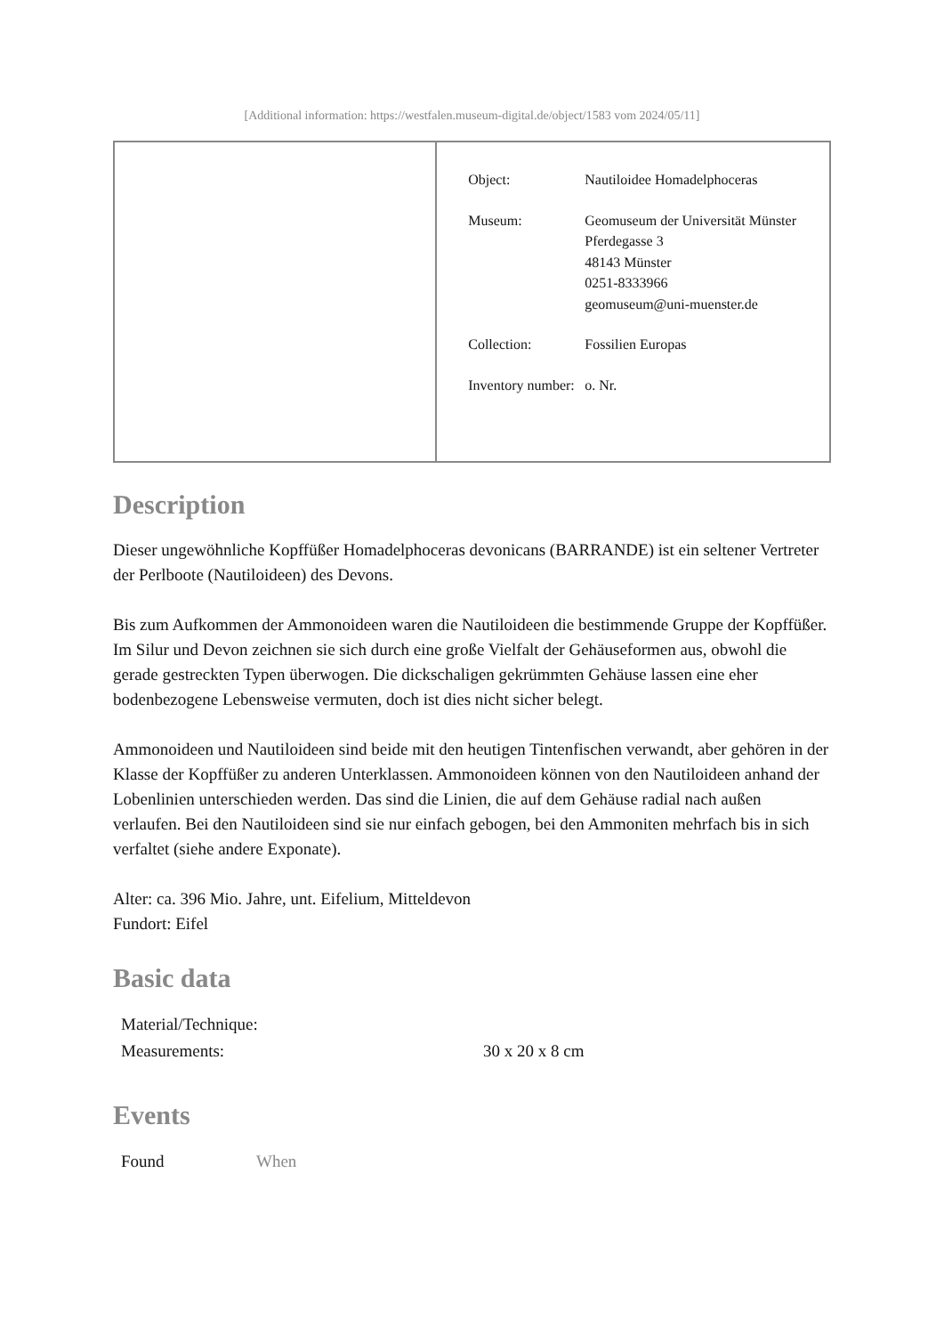[Additional information: https://westfalen.museum-digital.de/object/1583 vom 2024/05/11]
| | / Object: / Nautiloidee Homadelphoceras / / Museum: / Geomuseum der Universität Münster Pferdegasse 3 48143 Münster 0251-8333966 geomuseum@uni-muenster.de / / Collection: / Fossilien Europas / / Inventory number: / o. Nr. / |
Description
Dieser ungewöhnliche Kopffüßer Homadelphoceras devonicans (BARRANDE) ist ein seltener Vertreter der Perlboote (Nautiloideen) des Devons.
Bis zum Aufkommen der Ammonoideen waren die Nautiloideen die bestimmende Gruppe der Kopffüßer. Im Silur und Devon zeichnen sie sich durch eine große Vielfalt der Gehäuseformen aus, obwohl die gerade gestreckten Typen überwogen. Die dickschaligen gekrümmten Gehäuse lassen eine eher bodenbezogene Lebensweise vermuten, doch ist dies nicht sicher belegt.
Ammonoideen und Nautiloideen sind beide mit den heutigen Tintenfischen verwandt, aber gehören in der Klasse der Kopffüßer zu anderen Unterklassen. Ammonoideen können von den Nautiloideen anhand der Lobenlinien unterschieden werden. Das sind die Linien, die auf dem Gehäuse radial nach außen verlaufen. Bei den Nautiloideen sind sie nur einfach gebogen, bei den Ammoniten mehrfach bis in sich verfaltet (siehe andere Exponate).
Alter: ca. 396 Mio. Jahre, unt. Eifelium, Mitteldevon
Fundort: Eifel
Basic data
| Material/Technique: | |
| Measurements: | 30 x 20 x 8 cm |
Events
| Found | When |